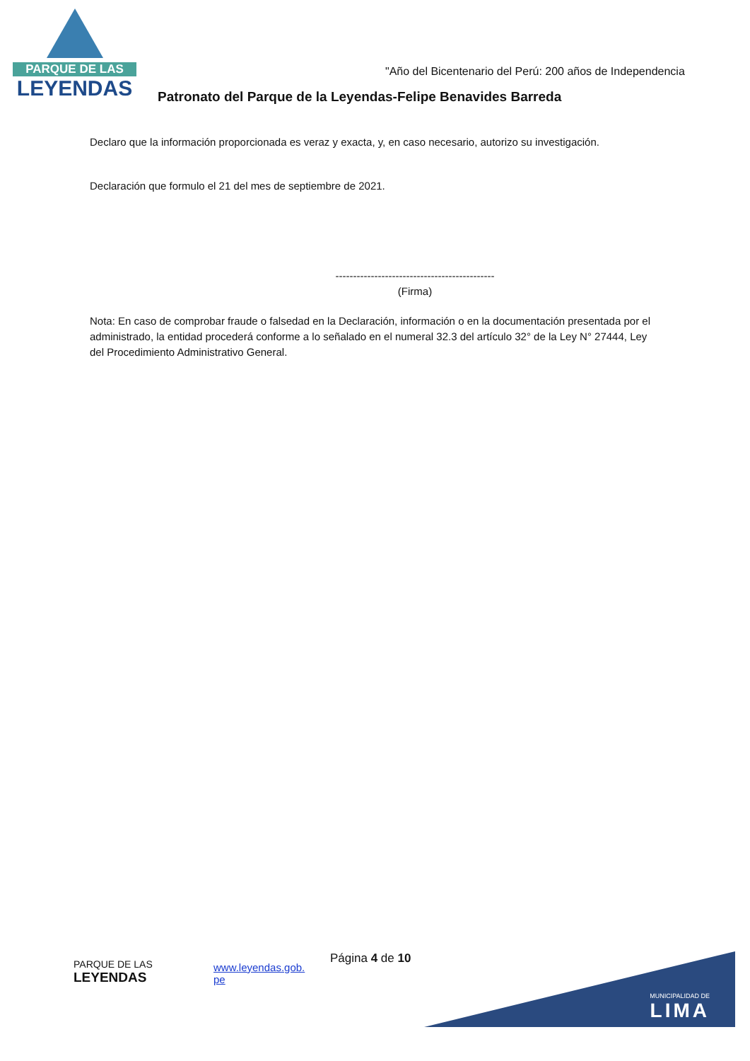PARQUE DE LAS
LEYENDAS
"Año del Bicentenario del Perú: 200 años de Independencia
Patronato del Parque de la Leyendas-Felipe Benavides Barreda
Declaro que la información proporcionada es veraz y exacta, y, en caso necesario, autorizo su investigación.
Declaración que formulo el 21 del mes de septiembre de 2021.
---------------------------------------------
(Firma)
Nota: En caso de comprobar fraude o falsedad en la Declaración, información o en la documentación presentada por el administrado, la entidad procederá conforme a lo señalado en el numeral 32.3 del artículo 32° de la Ley N° 27444, Ley del Procedimiento Administrativo General.
PARQUE DE LAS
LEYENDAS
www.leyendas.gob.
pe
Página 4 de 10 MUNICIPALIDAD DE
LIMA